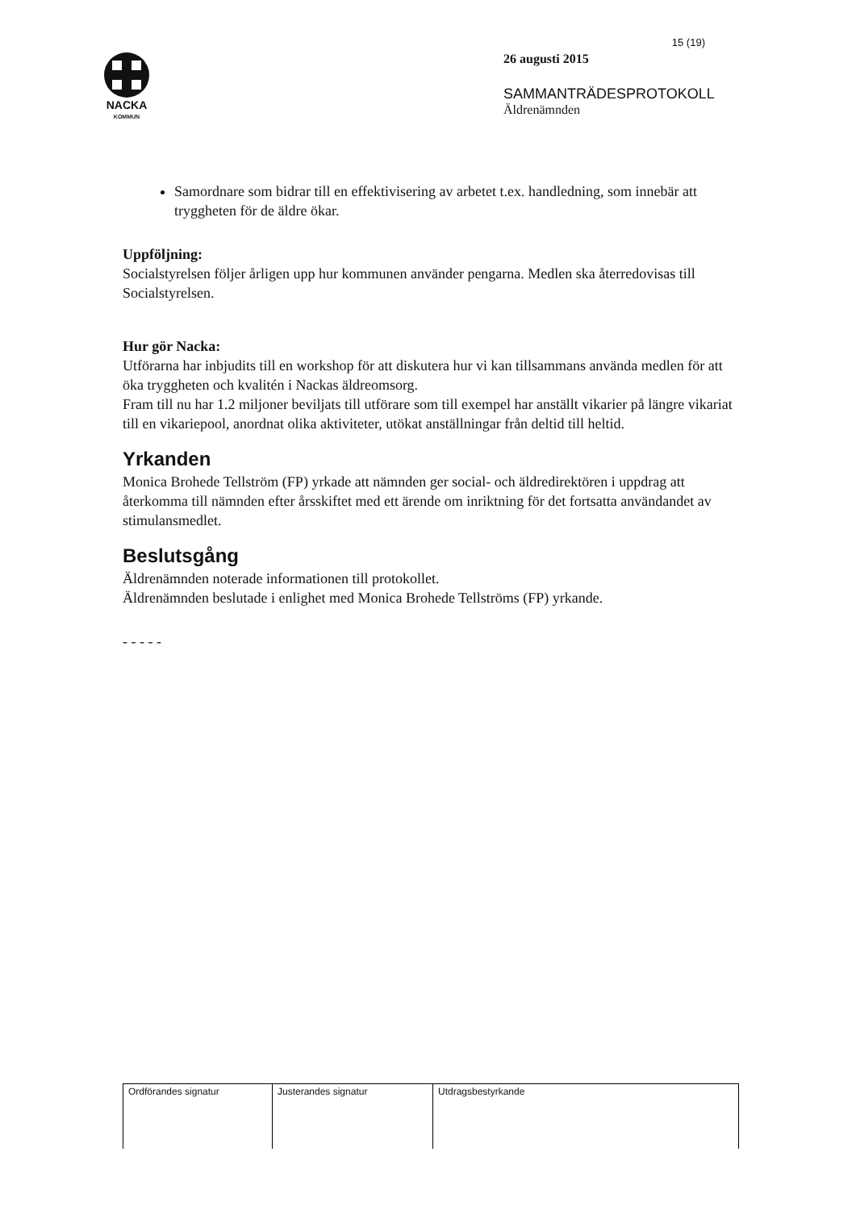NACKA
KOMMUN
15 (19)
26 augusti 2015
SAMMANTRÄDESPROTOKOLL
Äldrenämnden
Samordnare som bidrar till en effektivisering av arbetet t.ex. handledning, som innebär att tryggheten för de äldre ökar.
Uppföljning:
Socialstyrelsen följer årligen upp hur kommunen använder pengarna. Medlen ska återredovisas till Socialstyrelsen.
Hur gör Nacka:
Utförarna har inbjudits till en workshop för att diskutera hur vi kan tillsammans använda medlen för att öka tryggheten och kvalitén i Nackas äldreomsorg.
Fram till nu har 1.2 miljoner beviljats till utförare som till exempel har anställt vikarier på längre vikariat till en vikariepool, anordnat olika aktiviteter, utökat anställningar från deltid till heltid.
Yrkanden
Monica Brohede Tellström (FP) yrkade att nämnden ger social- och äldredirektören i uppdrag att återkomma till nämnden efter årsskiftet med ett ärende om inriktning för det fortsatta användandet av stimulansmedlet.
Beslutsgång
Äldrenämnden noterade informationen till protokollet.
Äldrenämnden beslutade i enlighet med Monica Brohede Tellströms (FP) yrkande.
- - - - -
| Ordförandes signatur | Justerandes signatur | Utdragsbestyrkande |